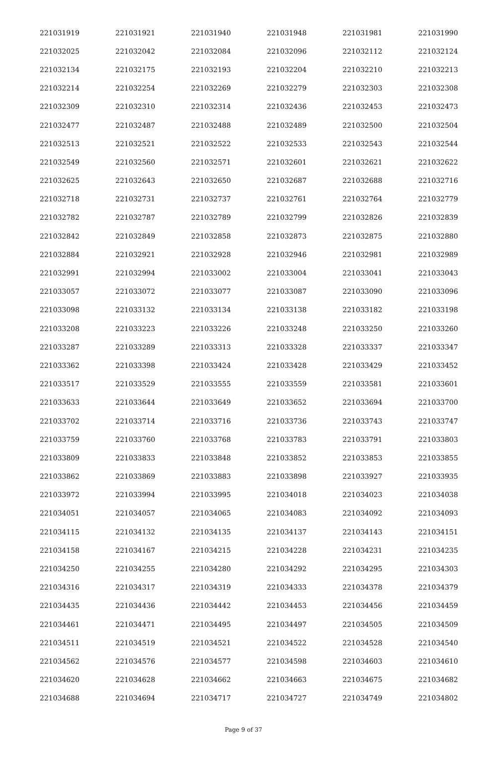| 221031919 | 221031921 | 221031940 | 221031948 | 221031981 | 221031990 |
| 221032025 | 221032042 | 221032084 | 221032096 | 221032112 | 221032124 |
| 221032134 | 221032175 | 221032193 | 221032204 | 221032210 | 221032213 |
| 221032214 | 221032254 | 221032269 | 221032279 | 221032303 | 221032308 |
| 221032309 | 221032310 | 221032314 | 221032436 | 221032453 | 221032473 |
| 221032477 | 221032487 | 221032488 | 221032489 | 221032500 | 221032504 |
| 221032513 | 221032521 | 221032522 | 221032533 | 221032543 | 221032544 |
| 221032549 | 221032560 | 221032571 | 221032601 | 221032621 | 221032622 |
| 221032625 | 221032643 | 221032650 | 221032687 | 221032688 | 221032716 |
| 221032718 | 221032731 | 221032737 | 221032761 | 221032764 | 221032779 |
| 221032782 | 221032787 | 221032789 | 221032799 | 221032826 | 221032839 |
| 221032842 | 221032849 | 221032858 | 221032873 | 221032875 | 221032880 |
| 221032884 | 221032921 | 221032928 | 221032946 | 221032981 | 221032989 |
| 221032991 | 221032994 | 221033002 | 221033004 | 221033041 | 221033043 |
| 221033057 | 221033072 | 221033077 | 221033087 | 221033090 | 221033096 |
| 221033098 | 221033132 | 221033134 | 221033138 | 221033182 | 221033198 |
| 221033208 | 221033223 | 221033226 | 221033248 | 221033250 | 221033260 |
| 221033287 | 221033289 | 221033313 | 221033328 | 221033337 | 221033347 |
| 221033362 | 221033398 | 221033424 | 221033428 | 221033429 | 221033452 |
| 221033517 | 221033529 | 221033555 | 221033559 | 221033581 | 221033601 |
| 221033633 | 221033644 | 221033649 | 221033652 | 221033694 | 221033700 |
| 221033702 | 221033714 | 221033716 | 221033736 | 221033743 | 221033747 |
| 221033759 | 221033760 | 221033768 | 221033783 | 221033791 | 221033803 |
| 221033809 | 221033833 | 221033848 | 221033852 | 221033853 | 221033855 |
| 221033862 | 221033869 | 221033883 | 221033898 | 221033927 | 221033935 |
| 221033972 | 221033994 | 221033995 | 221034018 | 221034023 | 221034038 |
| 221034051 | 221034057 | 221034065 | 221034083 | 221034092 | 221034093 |
| 221034115 | 221034132 | 221034135 | 221034137 | 221034143 | 221034151 |
| 221034158 | 221034167 | 221034215 | 221034228 | 221034231 | 221034235 |
| 221034250 | 221034255 | 221034280 | 221034292 | 221034295 | 221034303 |
| 221034316 | 221034317 | 221034319 | 221034333 | 221034378 | 221034379 |
| 221034435 | 221034436 | 221034442 | 221034453 | 221034456 | 221034459 |
| 221034461 | 221034471 | 221034495 | 221034497 | 221034505 | 221034509 |
| 221034511 | 221034519 | 221034521 | 221034522 | 221034528 | 221034540 |
| 221034562 | 221034576 | 221034577 | 221034598 | 221034603 | 221034610 |
| 221034620 | 221034628 | 221034662 | 221034663 | 221034675 | 221034682 |
| 221034688 | 221034694 | 221034717 | 221034727 | 221034749 | 221034802 |
Page 9 of 37